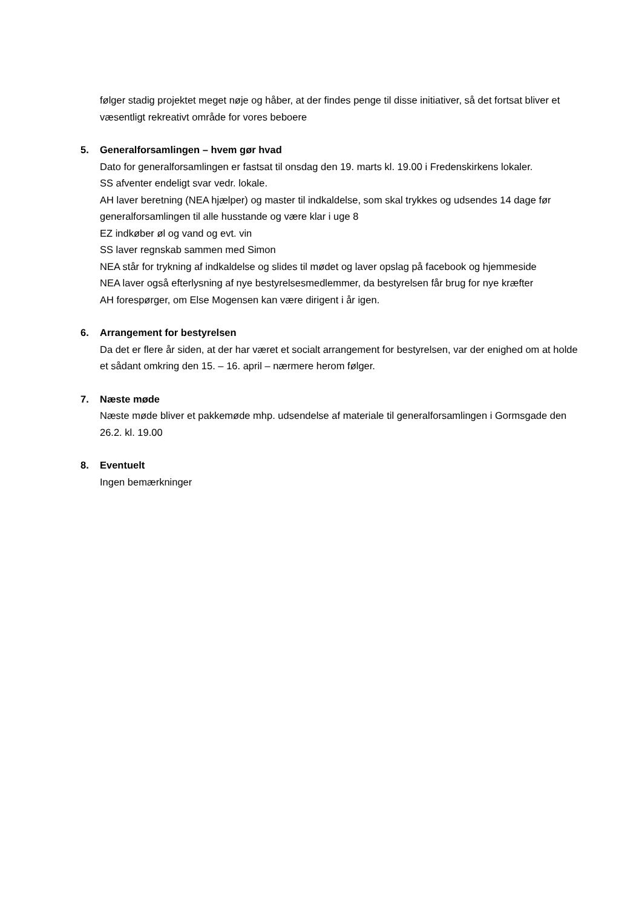følger stadig projektet meget nøje og håber, at der findes penge til disse initiativer, så det fortsat bliver et væsentligt rekreativt område for vores beboere
5. Generalforsamlingen – hvem gør hvad
Dato for generalforsamlingen er fastsat til onsdag den 19. marts kl. 19.00 i Fredenskirkens lokaler.
SS afventer endeligt svar vedr. lokale.
AH laver beretning (NEA hjælper) og master til indkaldelse, som skal trykkes og udsendes 14 dage før generalforsamlingen til alle husstande og være klar i uge 8
EZ indkøber øl og vand og evt. vin
SS laver regnskab sammen med Simon
NEA står for trykning af indkaldelse og slides til mødet og laver opslag på facebook og hjemmeside
NEA laver også efterlysning af nye bestyrelsesmedlemmer, da bestyrelsen får brug for nye kræfter
AH forespørger, om Else Mogensen kan være dirigent i år igen.
6. Arrangement for bestyrelsen
Da det er flere år siden, at der har været et socialt arrangement for bestyrelsen, var der enighed om at holde et sådant omkring den 15. – 16. april – nærmere herom følger.
7. Næste møde
Næste møde bliver et pakkemøde mhp. udsendelse af materiale til generalforsamlingen i Gormsgade den 26.2. kl. 19.00
8. Eventuelt
Ingen bemærkninger